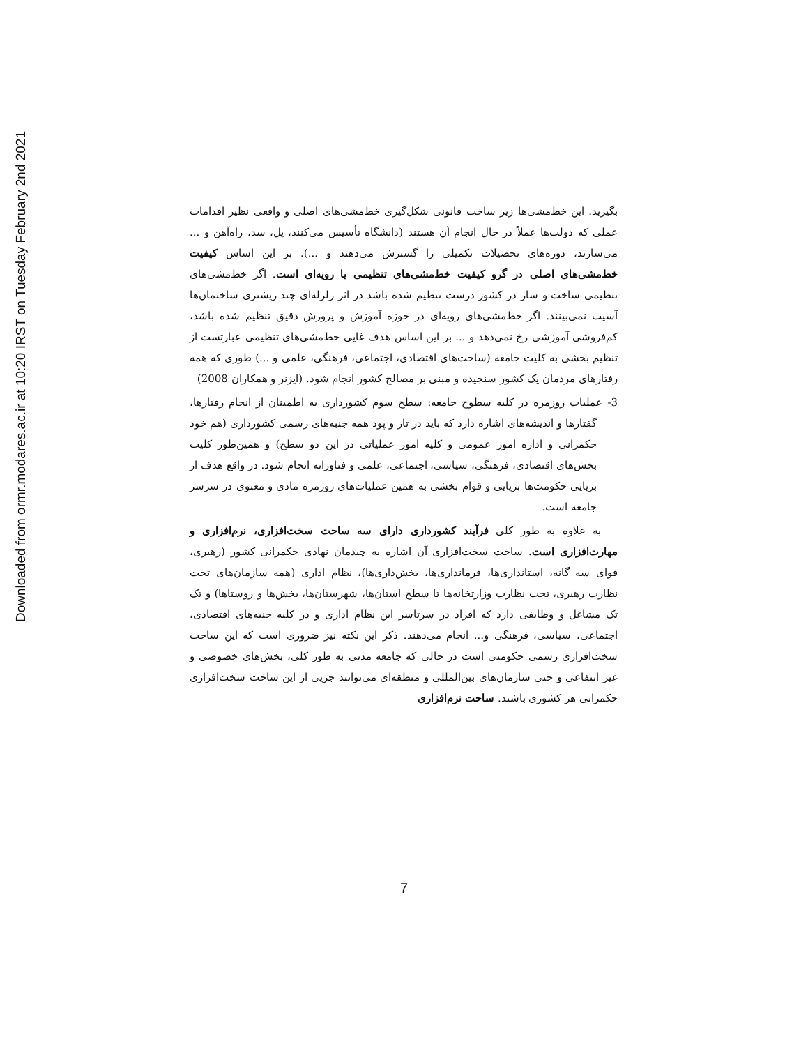Downloaded from ormr.modares.ac.ir at 10:20 IRST on Tuesday February 2nd 2021
بگیرید. این خط‌مشی‌ها زیر ساخت قانونی شکل‌گیری خط‌مشی‌های اصلی و واقعی نظیر اقدامات عملی که دولت‌ها عملاً در حال انجام آن هستند (دانشگاه تأسیس می‌کنند، پل، سد، راه‌آهن و ... می‌سازند، دوره‌های تحصیلات تکمیلی را گسترش می‌دهند و ...). بر این اساس کیفیت خط‌مشی‌های اصلی در گرو کیفیت خط‌مشی‌های تنظیمی یا رویه‌ای است. اگر خط‌مشی‌های تنظیمی ساخت و ساز در کشور درست تنظیم شده باشد در اثر زلزله‌ای چند ریشتری ساختمان‌ها آسیب نمی‌بینند. اگر خط‌مشی‌های رویه‌ای در حوزه آموزش و پرورش دقیق تنظیم شده باشد، کم‌فروشی آموزشی رخ نمی‌دهد و ... بر این اساس هدف غایی خط‌مشی‌های تنظیمی عبارتست از تنظیم بخشی به کلیت جامعه (ساحت‌های اقتصادی، اجتماعی، فرهنگی، علمی و ...) طوری که همه رفتارهای مردمان یک کشور سنجیده و مبنی بر مصالح کشور انجام شود. (ایزنر و همکاران 2008)
3- عملیات روزمره در کلیه سطوح جامعه: سطح سوم کشورداری به اطمینان از انجام رفتارها، گفتارها و اندیشه‌های اشاره دارد که باید در تار و پود همه جنبه‌های رسمی کشورداری (هم خود حکمرانی و اداره امور عمومی و کلیه امور عملیاتی در این دو سطح) و همین‌طور کلیت بخش‌های اقتصادی، فرهنگی، سیاسی، اجتماعی، علمی و فناورانه انجام شود. در واقع هدف از برپایی حکومت‌ها برپایی و قوام بخشی به همین عملیات‌های روزمره مادی و معنوی در سرسر جامعه است.
به علاوه به طور کلی فرآیند کشورداری دارای سه ساحت سخت‌افزاری، نرم‌افزاری و مهارت‌افزاری است. ساحت سخت‌افزاری آن اشاره به چیدمان نهادی حکمرانی کشور (رهبری، قوای سه گانه، استانداری‌ها، فرمانداری‌ها، بخش‌داری‌ها)، نظام اداری (همه سازمان‌های تحت نظارت رهبری، تحت نظارت وزارتخانه‌ها تا سطح استان‌ها، شهرستان‌ها، بخش‌ها و روستاها) و تک تک مشاغل و وظایفی دارد که افراد در سرتاسر این نظام اداری و در کلیه جنبه‌های اقتصادی، اجتماعی، سیاسی، فرهنگی و... انجام می‌دهند. ذکر این نکته نیز ضروری است که این ساحت سخت‌افزاری رسمی حکومتی است در حالی که جامعه مدنی به طور کلی، بخش‌های خصوصی و غیر انتفاعی و حتی سازمان‌های بین‌المللی و منطقه‌ای می‌توانند جزیی از این ساحت سخت‌افزاری حکمرانی هر کشوری باشند. ساحت نرم‌افزاری
7